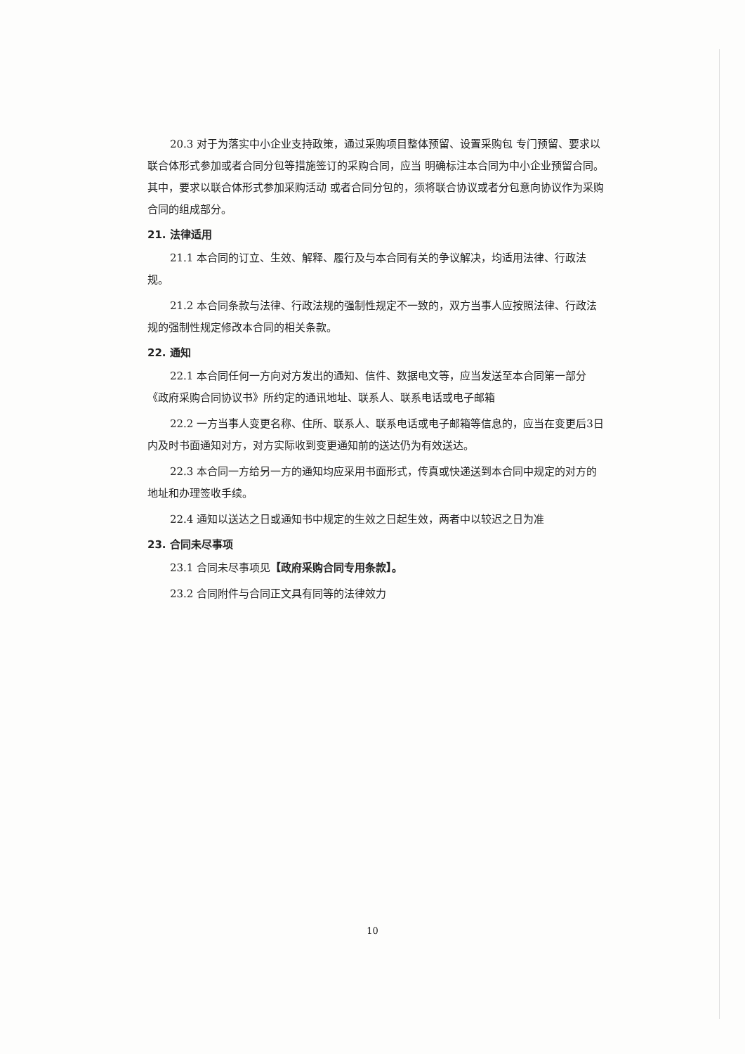20.3 对于为落实中小企业支持政策，通过采购项目整体预留、设置采购包 专门预留、要求以联合体形式参加或者合同分包等措施签订的采购合同，应当 明确标注本合同为中小企业预留合同。其中，要求以联合体形式参加采购活动 或者合同分包的，须将联合协议或者分包意向协议作为采购合同的组成部分。
21. 法律适用
21.1 本合同的订立、生效、解释、履行及与本合同有关的争议解决，均适用法律、行政法规。
21.2 本合同条款与法律、行政法规的强制性规定不一致的，双方当事人应按照法律、行政法规的强制性规定修改本合同的相关条款。
22. 通知
22.1 本合同任何一方向对方发出的通知、信件、数据电文等，应当发送至本合同第一部分《政府采购合同协议书》所约定的通讯地址、联系人、联系电话或电子邮箱
22.2 一方当事人变更名称、住所、联系人、联系电话或电子邮箱等信息的，应当在变更后3日内及时书面通知对方，对方实际收到变更通知前的送达仍为有效送达。
22.3 本合同一方给另一方的通知均应采用书面形式，传真或快递送到本合同中规定的对方的地址和办理签收手续。
22.4 通知以送达之日或通知书中规定的生效之日起生效，两者中以较迟之日为准
23. 合同未尽事项
23.1 合同未尽事项见【政府采购合同专用条款】。
23.2 合同附件与合同正文具有同等的法律效力
10